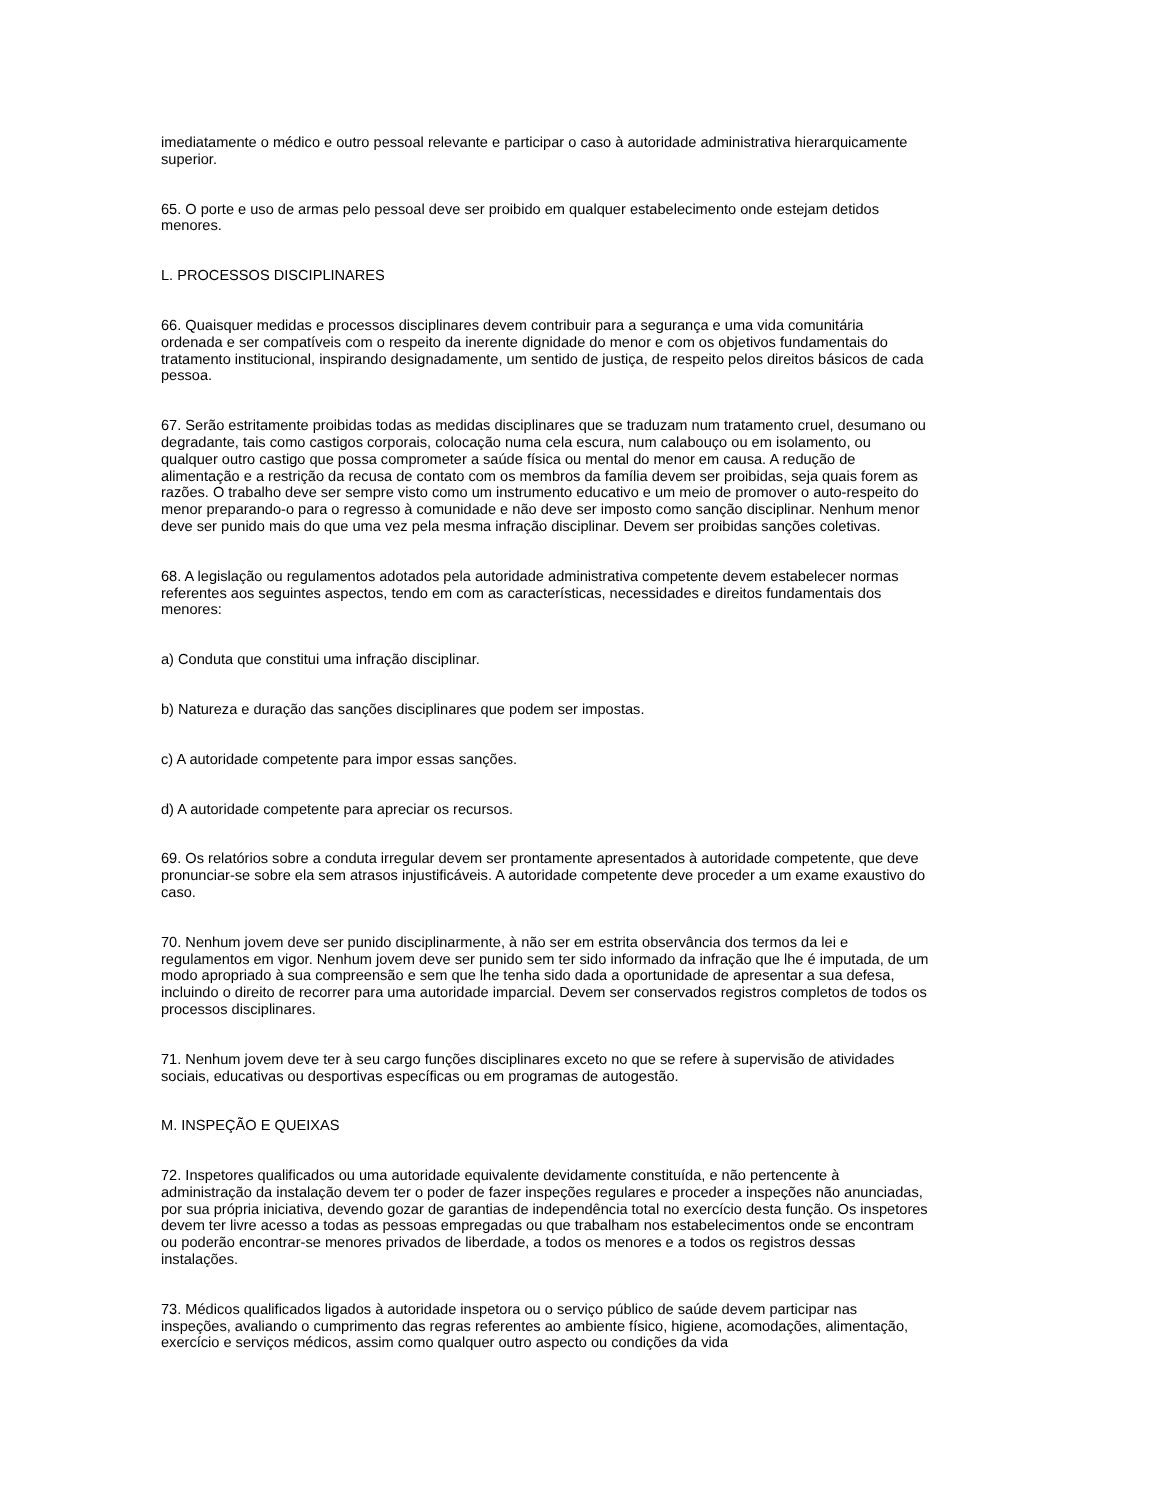imediatamente o médico e outro pessoal relevante e participar o caso à autoridade administrativa hierarquicamente superior.
65. O porte e uso de armas pelo pessoal deve ser proibido em qualquer estabelecimento onde estejam detidos menores.
L. PROCESSOS DISCIPLINARES
66. Quaisquer medidas e processos disciplinares devem contribuir para a segurança e uma vida comunitária ordenada e ser compatíveis com o respeito da inerente dignidade do menor e com os objetivos fundamentais do tratamento institucional, inspirando designadamente, um sentido de justiça, de respeito pelos direitos básicos de cada pessoa.
67. Serão estritamente proibidas todas as medidas disciplinares que se traduzam num tratamento cruel, desumano ou degradante, tais como castigos corporais, colocação numa cela escura, num calabouço ou em isolamento, ou qualquer outro castigo que possa comprometer a saúde física ou mental do menor em causa. A redução de alimentação e a restrição da recusa de contato com os membros da família devem ser proibidas, seja quais forem as razões. O trabalho deve ser sempre visto como um instrumento educativo e um meio de promover o auto-respeito do menor preparando-o para o regresso à comunidade e não deve ser imposto como sanção disciplinar. Nenhum menor deve ser punido mais do que uma vez pela mesma infração disciplinar. Devem ser proibidas sanções coletivas.
68. A legislação ou regulamentos adotados pela autoridade administrativa competente devem estabelecer normas referentes aos seguintes aspectos, tendo em com as características, necessidades e direitos fundamentais dos menores:
a) Conduta que constitui uma infração disciplinar.
b) Natureza e duração das sanções disciplinares que podem ser impostas.
c) A autoridade competente para impor essas sanções.
d) A autoridade competente para apreciar os recursos.
69. Os relatórios sobre a conduta irregular devem ser prontamente apresentados à autoridade competente, que deve pronunciar-se sobre ela sem atrasos injustificáveis. A autoridade competente deve proceder a um exame exaustivo do caso.
70. Nenhum jovem deve ser punido disciplinarmente, à não ser em estrita observância dos termos da lei e regulamentos em vigor. Nenhum jovem deve ser punido sem ter sido informado da infração que lhe é imputada, de um modo apropriado à sua compreensão e sem que lhe tenha sido dada a oportunidade de apresentar a sua defesa, incluindo o direito de recorrer para uma autoridade imparcial. Devem ser conservados registros completos de todos os processos disciplinares.
71. Nenhum jovem deve ter à seu cargo funções disciplinares exceto no que se refere à supervisão de atividades sociais, educativas ou desportivas específicas ou em programas de autogestão.
M. INSPEÇÃO E QUEIXAS
72. Inspetores qualificados ou uma autoridade equivalente devidamente constituída, e não pertencente à administração da instalação devem ter o poder de fazer inspeções regulares e proceder a inspeções não anunciadas, por sua própria iniciativa, devendo gozar de garantias de independência total no exercício desta função. Os inspetores devem ter livre acesso a todas as pessoas empregadas ou que trabalham nos estabelecimentos onde se encontram ou poderão encontrar-se menores privados de liberdade, a todos os menores e a todos os registros dessas instalações.
73. Médicos qualificados ligados à autoridade inspetora ou o serviço público de saúde devem participar nas inspeções, avaliando o cumprimento das regras referentes ao ambiente físico, higiene, acomodações, alimentação, exercício e serviços médicos, assim como qualquer outro aspecto ou condições da vida